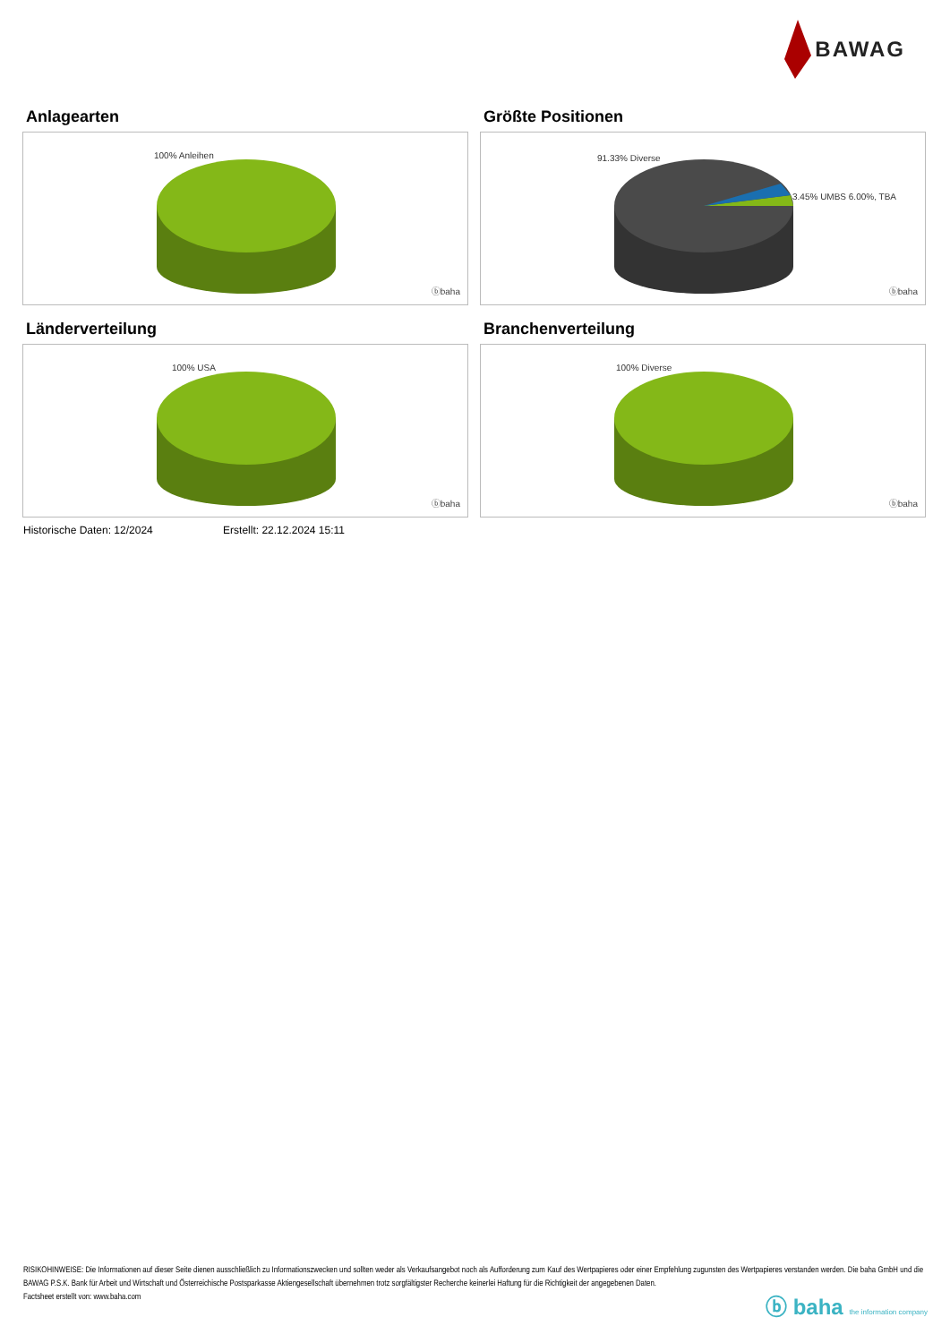BAWAG
Anlagearten
100% Anleihen
ⓑbaha
Größte Positionen
91.33% Diverse
3.45% UMBS 6.00%, TBA
ⓑbaha
Länderverteilung
100% USA
ⓑbaha
Branchenverteilung
100% Diverse
ⓑbaha
Historische Daten: 12/2024 Erstellt: 22.12.2024 15:11
RISIKOHINWEISE: Die Informationen auf dieser Seite dienen ausschließlich zu Informationszwecken und sollten weder als Verkaufsangebot noch als Aufforderung zum Kauf des Wertpapieres oder einer Empfehlung zugunsten des Wertpapieres verstanden werden. Die baha GmbH und die BAWAG P.S.K. Bank für Arbeit und Wirtschaft und Österreichische Postsparkasse Aktiengesellschaft übernehmen trotz sorgfältigster Recherche keinerlei Haftung für die Richtigkeit der angegebenen Daten.
Factsheet erstellt von: www.baha.com
ⓑ baha the information company